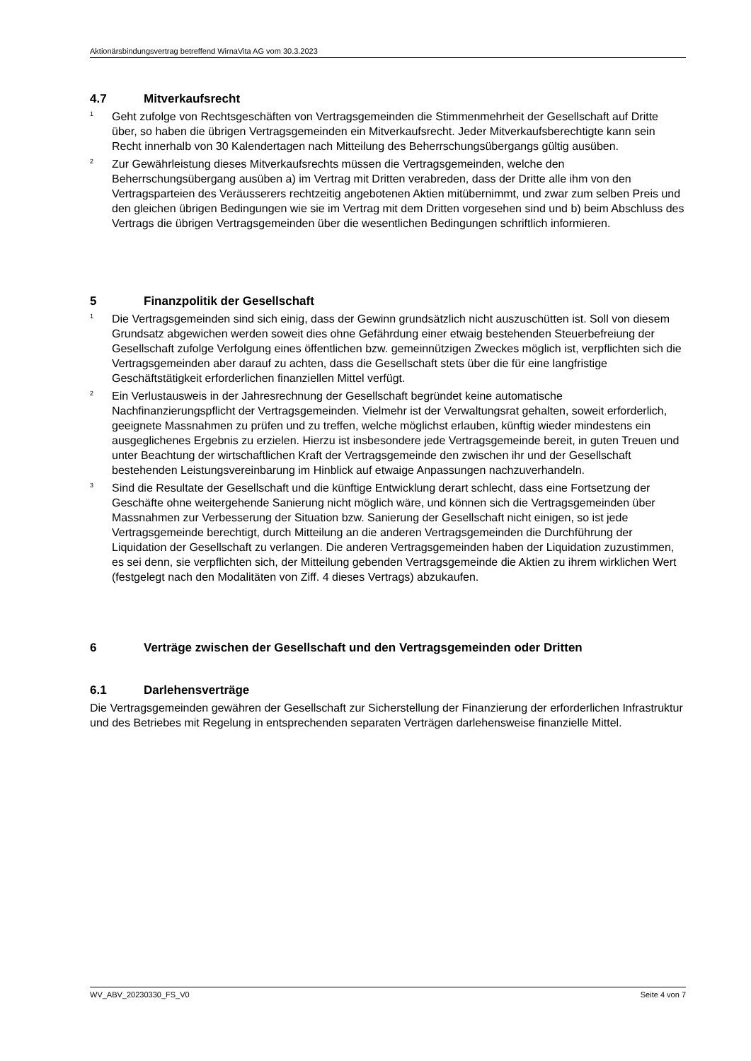Aktionärsbindungsvertrag betreffend WirnaVita AG vom 30.3.2023
4.7 Mitverkaufsrecht
<sup>1</sup>
Geht zufolge von Rechtsgeschäften von Vertragsgemeinden die Stimmenmehrheit der Gesellschaft auf Dritte über, so haben die übrigen Vertragsgemeinden ein Mitverkaufsrecht. Jeder Mitverkaufsberechtigte kann sein Recht innerhalb von 30 Kalendertagen nach Mitteilung des Beherrschungsübergangs gültig ausüben.
<sup>2</sup>
Zur Gewährleistung dieses Mitverkaufsrechts müssen die Vertragsgemeinden, welche den Beherrschungsübergang ausüben a) im Vertrag mit Dritten verabreden, dass der Dritte alle ihm von den Vertragsparteien des Veräusserers rechtzeitig angebotenen Aktien mitübernimmt, und zwar zum selben Preis und den gleichen übrigen Bedingungen wie sie im Vertrag mit dem Dritten vorgesehen sind und b) beim Abschluss des Vertrags die übrigen Vertragsgemeinden über die wesentlichen Bedingungen schriftlich informieren.
5 Finanzpolitik der Gesellschaft
<sup>1</sup>
Die Vertragsgemeinden sind sich einig, dass der Gewinn grundsätzlich nicht auszuschütten ist. Soll von diesem Grundsatz abgewichen werden soweit dies ohne Gefährdung einer etwaig bestehenden Steuerbefreiung der Gesellschaft zufolge Verfolgung eines öffentlichen bzw. gemeinnützigen Zweckes möglich ist, verpflichten sich die Vertragsgemeinden aber darauf zu achten, dass die Gesellschaft stets über die für eine langfristige Geschäftstätigkeit erforderlichen finanziellen Mittel verfügt.
<sup>2</sup>
Ein Verlustausweis in der Jahresrechnung der Gesellschaft begründet keine automatische Nachfinanzierungspflicht der Vertragsgemeinden. Vielmehr ist der Verwaltungsrat gehalten, soweit erforderlich, geeignete Massnahmen zu prüfen und zu treffen, welche möglichst erlauben, künftig wieder mindestens ein ausgeglichenes Ergebnis zu erzielen. Hierzu ist insbesondere jede Vertragsgemeinde bereit, in guten Treuen und unter Beachtung der wirtschaftlichen Kraft der Vertragsgemeinde den zwischen ihr und der Gesellschaft bestehenden Leistungsvereinbarung im Hinblick auf etwaige Anpassungen nachzuverhandeln.
<sup>3</sup>
Sind die Resultate der Gesellschaft und die künftige Entwicklung derart schlecht, dass eine Fortsetzung der Geschäfte ohne weitergehende Sanierung nicht möglich wäre, und können sich die Vertragsgemeinden über Massnahmen zur Verbesserung der Situation bzw. Sanierung der Gesellschaft nicht einigen, so ist jede Vertragsgemeinde berechtigt, durch Mitteilung an die anderen Vertragsgemeinden die Durchführung der Liquidation der Gesellschaft zu verlangen. Die anderen Vertragsgemeinden haben der Liquidation zuzustimmen, es sei denn, sie verpflichten sich, der Mitteilung gebenden Vertragsgemeinde die Aktien zu ihrem wirklichen Wert (festgelegt nach den Modalitäten von Ziff. 4 dieses Vertrags) abzukaufen.
6 Verträge zwischen der Gesellschaft und den Vertragsgemeinden oder Dritten
6.1 Darlehensverträge
Die Vertragsgemeinden gewähren der Gesellschaft zur Sicherstellung der Finanzierung der erforderlichen Infrastruktur und des Betriebes mit Regelung in entsprechenden separaten Verträgen darlehensweise finanzielle Mittel.
WV_ABV_20230330_FS_V0 Seite 4 von 7